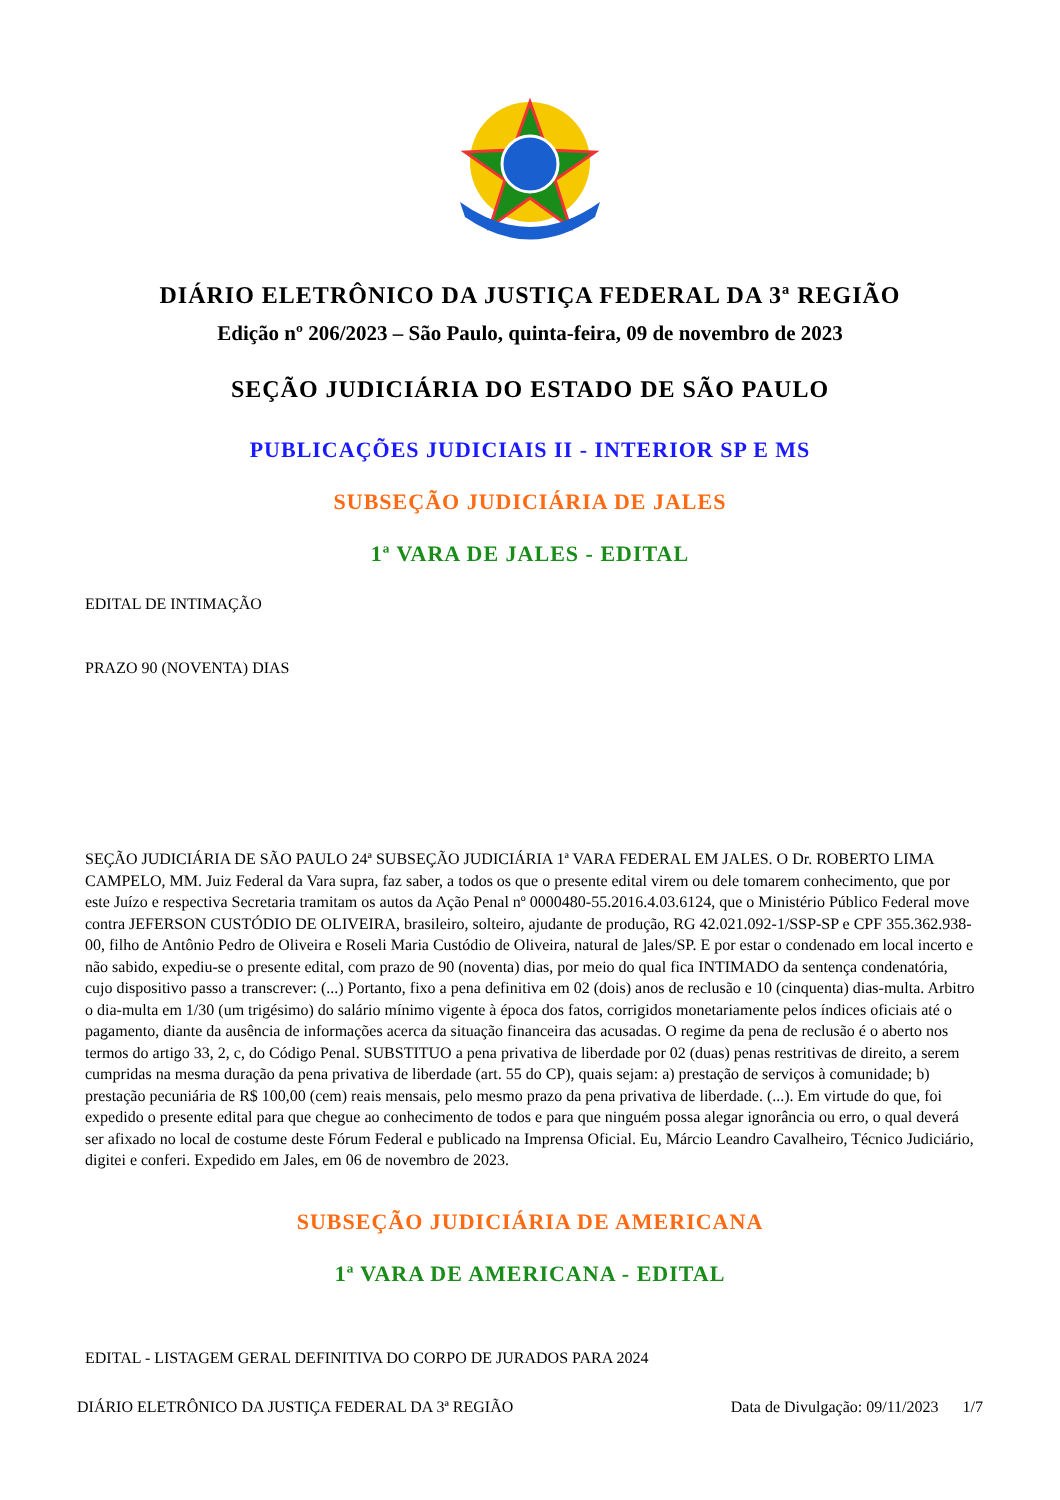DIÁRIO ELETRÔNICO DA JUSTIÇA FEDERAL DA 3ª REGIÃO
Edição nº 206/2023 – São Paulo, quinta-feira, 09 de novembro de 2023
SEÇÃO JUDICIÁRIA DO ESTADO DE SÃO PAULO
PUBLICAÇÕES JUDICIAIS II - INTERIOR SP E MS
SUBSEÇÃO JUDICIÁRIA DE JALES
1ª VARA DE JALES - EDITAL
EDITAL DE INTIMAÇÃO
PRAZO 90 (NOVENTA) DIAS
SEÇÃO JUDICIÁRIA DE SÃO PAULO 24ª SUBSEÇÃO JUDICIÁRIA 1ª VARA FEDERAL EM JALES. O Dr. ROBERTO LIMA CAMPELO, MM. Juiz Federal da Vara supra, faz saber, a todos os que o presente edital virem ou dele tomarem conhecimento, que por este Juízo e respectiva Secretaria tramitam os autos da Ação Penal nº 0000480-55.2016.4.03.6124, que o Ministério Público Federal move contra JEFERSON CUSTÓDIO DE OLIVEIRA, brasileiro, solteiro, ajudante de produção, RG 42.021.092-1/SSP-SP e CPF 355.362.938-00, filho de Antônio Pedro de Oliveira e Roseli Maria Custódio de Oliveira, natural de ]ales/SP. E por estar o condenado em local incerto e não sabido, expediu-se o presente edital, com prazo de 90 (noventa) dias, por meio do qual fica INTIMADO da sentença condenatória, cujo dispositivo passo a transcrever: (...) Portanto, fixo a pena definitiva em 02 (dois) anos de reclusão e 10 (cinquenta) dias-multa. Arbitro o dia-multa em 1/30 (um trigésimo) do salário mínimo vigente à época dos fatos, corrigidos monetariamente pelos índices oficiais até o pagamento, diante da ausência de informações acerca da situação financeira das acusadas. O regime da pena de reclusão é o aberto nos termos do artigo 33, 2, c, do Código Penal. SUBSTITUO a pena privativa de liberdade por 02 (duas) penas restritivas de direito, a serem cumpridas na mesma duração da pena privativa de liberdade (art. 55 do CP), quais sejam: a) prestação de serviços à comunidade; b) prestação pecuniária de R$ 100,00 (cem) reais mensais, pelo mesmo prazo da pena privativa de liberdade. (...). Em virtude do que, foi expedido o presente edital para que chegue ao conhecimento de todos e para que ninguém possa alegar ignorância ou erro, o qual deverá ser afixado no local de costume deste Fórum Federal e publicado na Imprensa Oficial. Eu, Márcio Leandro Cavalheiro, Técnico Judiciário, digitei e conferi. Expedido em Jales, em 06 de novembro de 2023.
SUBSEÇÃO JUDICIÁRIA DE AMERICANA
1ª VARA DE AMERICANA - EDITAL
EDITAL - LISTAGEM GERAL DEFINITIVA DO CORPO DE JURADOS PARA 2024
DIÁRIO ELETRÔNICO DA JUSTIÇA FEDERAL DA 3ª REGIÃO Data de Divulgação: 09/11/2023 1/7